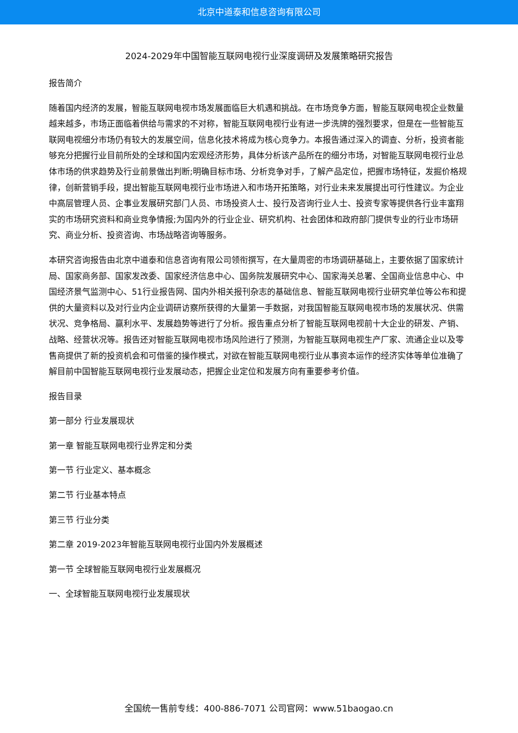北京中道泰和信息咨询有限公司
2024-2029年中国智能互联网电视行业深度调研及发展策略研究报告
报告简介
随着国内经济的发展，智能互联网电视市场发展面临巨大机遇和挑战。在市场竞争方面，智能互联网电视企业数量越来越多，市场正面临着供给与需求的不对称，智能互联网电视行业有进一步洗牌的强烈要求，但是在一些智能互联网电视细分市场仍有较大的发展空间，信息化技术将成为核心竞争力。本报告通过深入的调查、分析，投资者能够充分把握行业目前所处的全球和国内宏观经济形势，具体分析该产品所在的细分市场，对智能互联网电视行业总体市场的供求趋势及行业前景做出判断;明确目标市场、分析竞争对手，了解产品定位，把握市场特征，发掘价格规律，创新营销手段，提出智能互联网电视行业市场进入和市场开拓策略，对行业未来发展提出可行性建议。为企业中高层管理人员、企事业发展研究部门人员、市场投资人士、投行及咨询行业人士、投资专家等提供各行业丰富翔实的市场研究资料和商业竞争情报;为国内外的行业企业、研究机构、社会团体和政府部门提供专业的行业市场研究、商业分析、投资咨询、市场战略咨询等服务。
本研究咨询报告由北京中道泰和信息咨询有限公司领衔撰写，在大量周密的市场调研基础上，主要依据了国家统计局、国家商务部、国家发改委、国家经济信息中心、国务院发展研究中心、国家海关总署、全国商业信息中心、中国经济景气监测中心、51行业报告网、国内外相关报刊杂志的基础信息、智能互联网电视行业研究单位等公布和提供的大量资料以及对行业内企业调研访察所获得的大量第一手数据，对我国智能互联网电视市场的发展状况、供需状况、竞争格局、赢利水平、发展趋势等进行了分析。报告重点分析了智能互联网电视前十大企业的研发、产销、战略、经营状况等。报告还对智能互联网电视市场风险进行了预测，为智能互联网电视生产厂家、流通企业以及零售商提供了新的投资机会和可借鉴的操作模式，对欲在智能互联网电视行业从事资本运作的经济实体等单位准确了解目前中国智能互联网电视行业发展动态，把握企业定位和发展方向有重要参考价值。
报告目录
第一部分 行业发展现状
第一章 智能互联网电视行业界定和分类
第一节 行业定义、基本概念
第二节 行业基本特点
第三节 行业分类
第二章 2019-2023年智能互联网电视行业国内外发展概述
第一节 全球智能互联网电视行业发展概况
一、全球智能互联网电视行业发展现状
全国统一售前专线：400-886-7071 公司官网：www.51baogao.cn